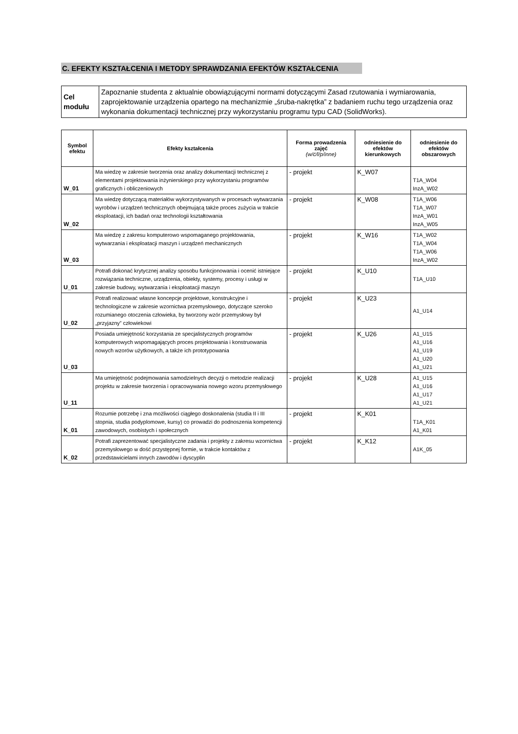C. EFEKTY KSZTAŁCENIA I METODY SPRAWDZANIA EFEKTÓW KSZTAŁCENIA
| Cel modułu | Zapoznanie studenta z aktualnie obowiązującymi normami dotyczącymi Zasad rzutowania i wymiarowania, zaprojektowanie urządzenia opartego na mechanizmie „śruba-nakrętka” z badaniem ruchu tego urządzenia oraz wykonania dokumentacji technicznej przy wykorzystaniu programu typu CAD (SolidWorks). |
| Symbol efektu | Efekty kształcenia | Forma prowadzenia zajęć (w/ć/l/p/inne) | odniesienie do efektów kierunkowych | odniesienie do efektów obszarowych |
| --- | --- | --- | --- | --- |
| W_01 | Ma wiedzę w zakresie tworzenia oraz analizy dokumentacji technicznej z elementami projektowania inżynierskiego przy wykorzystaniu programów graficznych i obliczeniowych | - projekt | K_W07 | T1A_W04 InzA_W02 |
| W_02 | Ma wiedzę dotyczącą materiałów wykorzystywanych w procesach wytwarzania wyrobów i urządzeń technicznych obejmującą także proces zużycia w trakcie eksploatacji, ich badań oraz technologii kształtowania | - projekt | K_W08 | T1A_W06 T1A_W07 InzA_W01 InzA_W05 |
| W_03 | Ma wiedzę z zakresu komputerowo wspomaganego projektowania, wytwarzania i eksploatacji maszyn i urządzeń mechanicznych | - projekt | K_W16 | T1A_W02 T1A_W04 T1A_W06 InzA_W02 |
| U_01 | Potrafi dokonać krytycznej analizy sposobu funkcjonowania i ocenić istniejące rozwiązania techniczne, urządzenia, obiekty, systemy, procesy i usługi w zakresie budowy, wytwarzania i eksploatacji maszyn | - projekt | K_U10 | T1A_U10 |
| U_02 | Potrafi realizować własne koncepcje projektowe, konstrukcyjne i technologiczne w zakresie wzornictwa przemysłowego, dotyczące szeroko rozumianego otoczenia człowieka, by tworzony wzór przemysłowy był „przyjazny” człowiekowi | - projekt | K_U23 | A1_U14 |
| U_03 | Posiada umiejętność korzystania ze specjalistycznych programów komputerowych wspomagających proces projektowania i konstruowania nowych wzorów użytkowych, a także ich prototypowania | - projekt | K_U26 | A1_U15 A1_U16 A1_U19 A1_U20 A1_U21 |
| U_11 | Ma umiejętność podejmowania samodzielnych decyzji o metodzie realizacji projektu w zakresie tworzenia i opracowywania nowego wzoru przemysłowego | - projekt | K_U28 | A1_U15 A1_U16 A1_U17 A1_U21 |
| K_01 | Rozumie potrzebę i zna możliwości ciągłego doskonalenia (studia II i III stopnia, studia podyplomowe, kursy) co prowadzi do podnoszenia kompetencji zawodowych, osobistych i społecznych | - projekt | K_K01 | T1A_K01 A1_K01 |
| K_02 | Potrafi zaprezentować specjalistyczne zadania i projekty z zakresu wzornictwa przemysłowego w dość przystępnej formie, w trakcie kontaktów z przedstawicielami innych zawodów i dyscyplin | - projekt | K_K12 | A1K_05 |